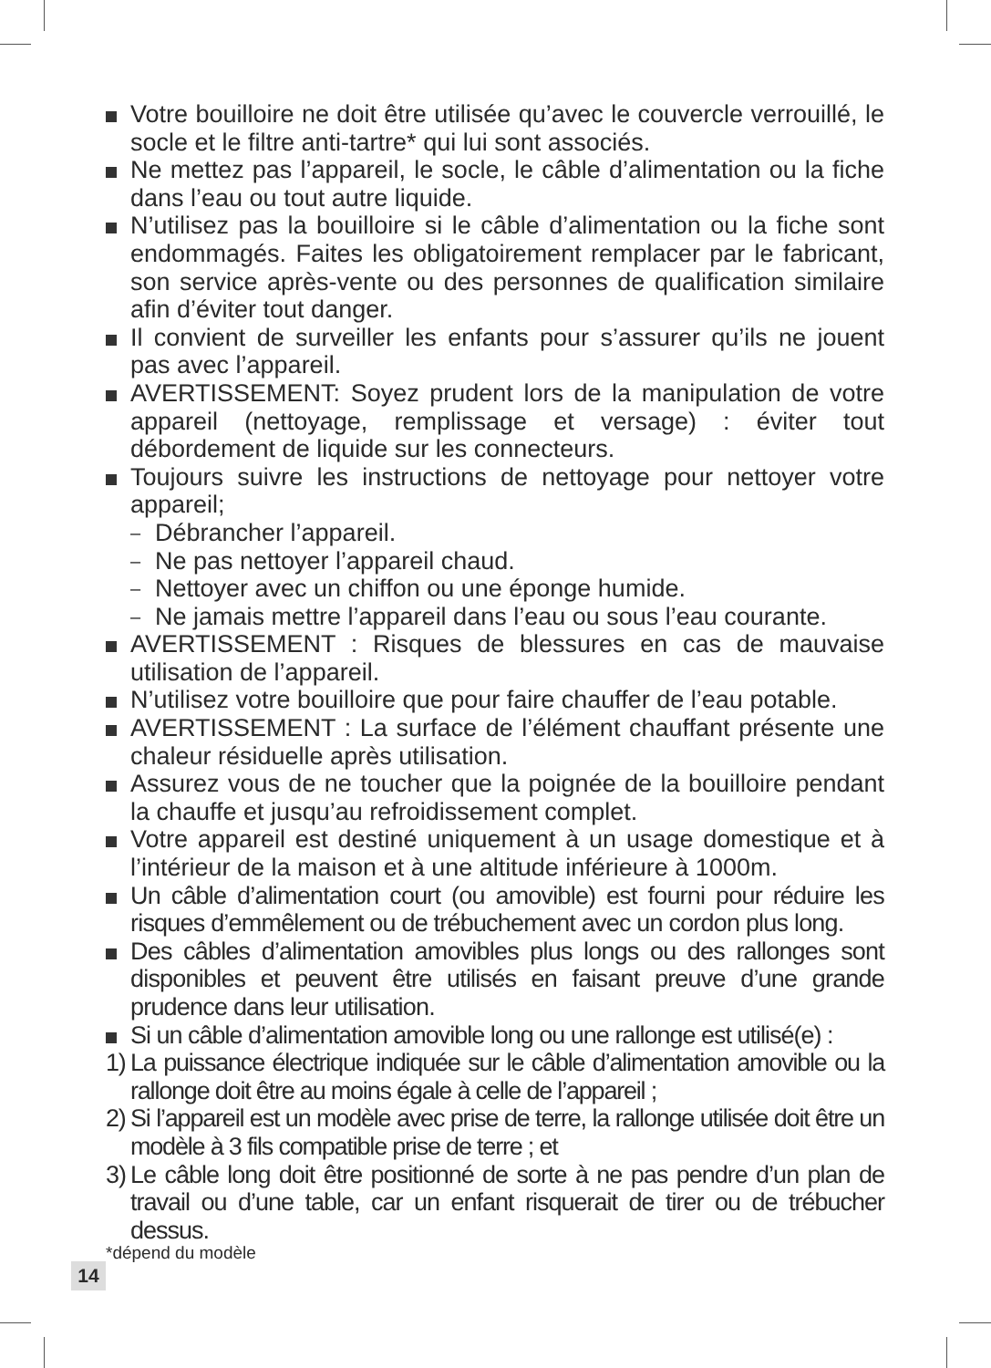Votre bouilloire ne doit être utilisée qu’avec le couvercle verrouillé, le socle et le filtre anti-tartre* qui lui sont associés.
Ne mettez pas l’appareil, le socle, le câble d’alimentation ou la fiche dans l’eau ou tout autre liquide.
N’utilisez pas la bouilloire si le câble d’alimentation ou la fiche sont endommagés. Faites les obligatoirement remplacer par le fabricant, son service après-vente ou des personnes de qualification similaire afin d’éviter tout danger.
Il convient de surveiller les enfants pour s’assurer qu’ils ne jouent pas avec l’appareil.
AVERTISSEMENT: Soyez prudent lors de la manipulation de votre appareil (nettoyage, remplissage et versage) : éviter tout débordement de liquide sur les connecteurs.
Toujours suivre les instructions de nettoyage pour nettoyer votre appareil;
–
Débrancher l’appareil.
–
Ne pas nettoyer l’appareil chaud.
–
Nettoyer avec un chiffon ou une éponge humide.
–
Ne jamais mettre l’appareil dans l’eau ou sous l’eau courante.
AVERTISSEMENT : Risques de blessures en cas de mauvaise utilisation de l’appareil.
N’utilisez votre bouilloire que pour faire chauffer de l’eau potable.
AVERTISSEMENT : La surface de l’élément chauffant présente une chaleur résiduelle après utilisation.
Assurez vous de ne toucher que la poignée de la bouilloire pendant la chauffe et jusqu’au refroidissement complet.
Votre appareil est destiné uniquement à un usage domestique et à l’intérieur de la maison et à une altitude inférieure à 1000m.
Un câble d’alimentation court (ou amovible) est fourni pour réduire les risques d’emmêlement ou de trébuchement avec un cordon plus long.
Des câbles d’alimentation amovibles plus longs ou des rallonges sont disponibles et peuvent être utilisés en faisant preuve d’une grande prudence dans leur utilisation.
Si un câble d’alimentation amovible long ou une rallonge est utilisé(e) :
1)
La puissance électrique indiquée sur le câble d’alimentation amovible ou la rallonge doit être au moins égale à celle de l’appareil ;
2)
Si l’appareil est un modèle avec prise de terre, la rallonge utilisée doit être un modèle à 3 fils compatible prise de terre ; et
3)
Le câble long doit être positionné de sorte à ne pas pendre d’un plan de travail ou d’une table, car un enfant risquerait de tirer ou de trébucher dessus.
*dépend du modèle
14